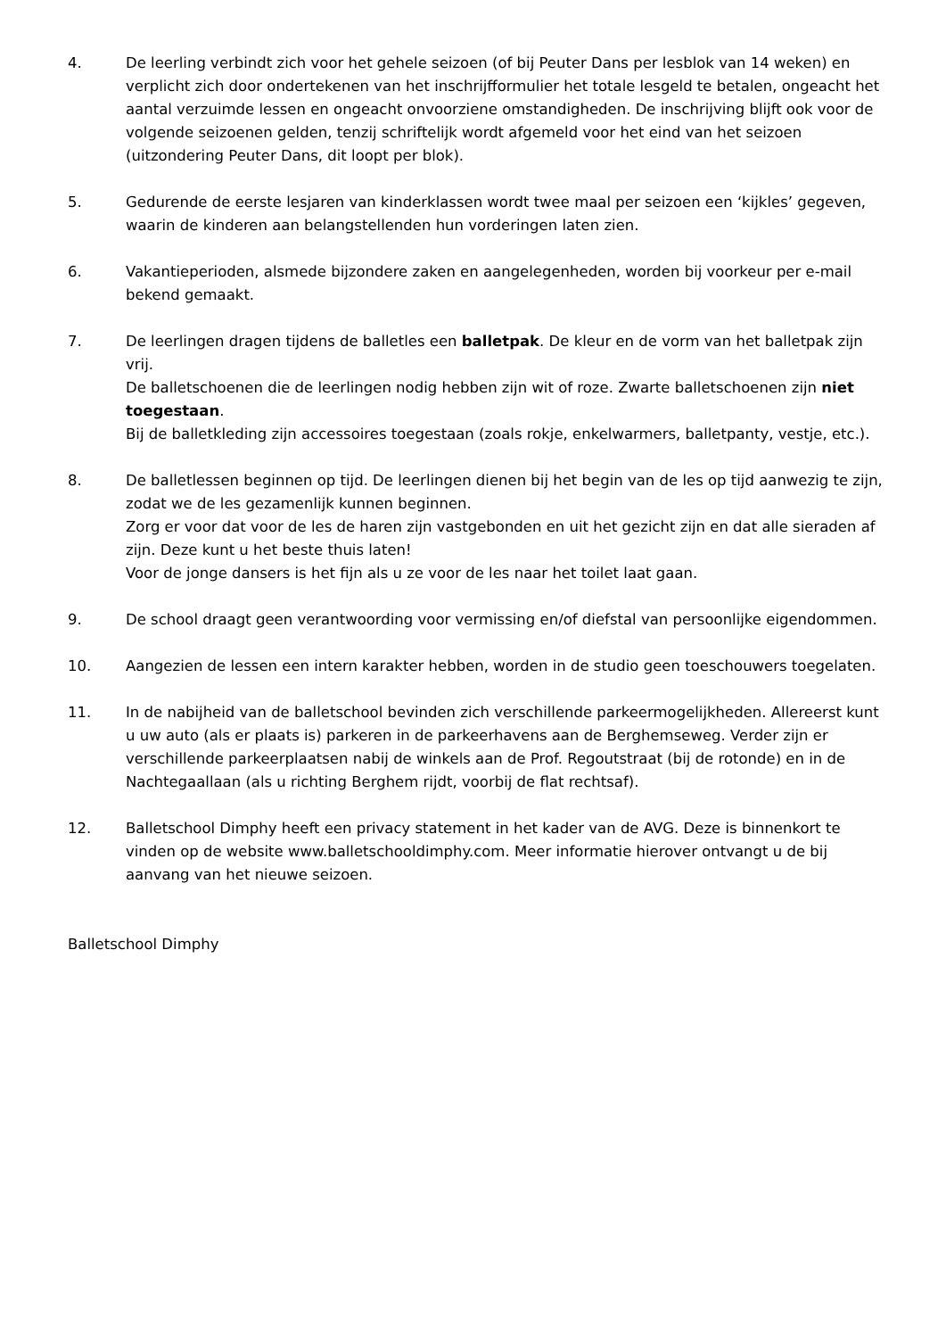4. De leerling verbindt zich voor het gehele seizoen (of bij Peuter Dans per lesblok van 14 weken) en verplicht zich door ondertekenen van het inschrijfformulier het totale lesgeld te betalen, ongeacht het aantal verzuimde lessen en ongeacht onvoorziene omstandigheden. De inschrijving blijft ook voor de volgende seizoenen gelden, tenzij schriftelijk wordt afgemeld voor het eind van het seizoen (uitzondering Peuter Dans, dit loopt per blok).
5. Gedurende de eerste lesjaren van kinderklassen wordt twee maal per seizoen een ‘kijkles’ gegeven, waarin de kinderen aan belangstellenden hun vorderingen laten zien.
6. Vakantieperioden, alsmede bijzondere zaken en aangelegenheden, worden bij voorkeur per e-mail bekend gemaakt.
7. De leerlingen dragen tijdens de balletles een balletpak. De kleur en de vorm van het balletpak zijn vrij.
De balletschoenen die de leerlingen nodig hebben zijn wit of roze. Zwarte balletschoenen zijn niet toegestaan.
Bij de balletkleding zijn accessoires toegestaan (zoals rokje, enkelwarmers, balletpanty, vestje, etc.).
8. De balletlessen beginnen op tijd. De leerlingen dienen bij het begin van de les op tijd aanwezig te zijn, zodat we de les gezamenlijk kunnen beginnen.
Zorg er voor dat voor de les de haren zijn vastgebonden en uit het gezicht zijn en dat alle sieraden af zijn. Deze kunt u het beste thuis laten!
Voor de jonge dansers is het fijn als u ze voor de les naar het toilet laat gaan.
9. De school draagt geen verantwoording voor vermissing en/of diefstal van persoonlijke eigendommen.
10. Aangezien de lessen een intern karakter hebben, worden in de studio geen toeschouwers toegelaten.
11. In de nabijheid van de balletschool bevinden zich verschillende parkeermogelijkheden. Allereerst kunt u uw auto (als er plaats is) parkeren in de parkeerhavens aan de Berghemseweg. Verder zijn er verschillende parkeerplaatsen nabij de winkels aan de Prof. Regoutstraat (bij de rotonde) en in de Nachtegaallaan (als u richting Berghem rijdt, voorbij de flat rechtsaf).
12. Balletschool Dimphy heeft een privacy statement in het kader van de AVG. Deze is binnenkort te vinden op de website www.balletschooldimphy.com. Meer informatie hierover ontvangt u de bij aanvang van het nieuwe seizoen.
Balletschool Dimphy